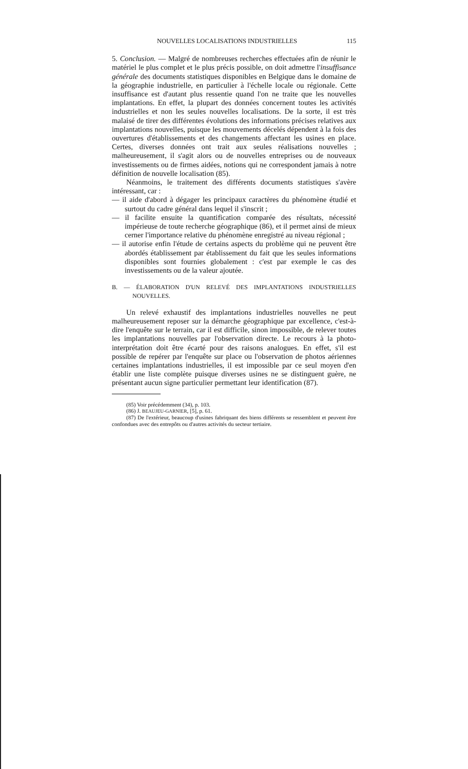NOUVELLES LOCALISATIONS INDUSTRIELLES 115
5. Conclusion. — Malgré de nombreuses recherches effectuées afin de réunir le matériel le plus complet et le plus précis possible, on doit admettre l'insuffisance générale des documents statistiques disponibles en Belgique dans le domaine de la géographie industrielle, en particulier à l'échelle locale ou régionale. Cette insuffisance est d'autant plus ressentie quand l'on ne traite que les nouvelles implantations. En effet, la plupart des données concernent toutes les activités industrielles et non les seules nouvelles localisations. De la sorte, il est très malaisé de tirer des différentes évolutions des informations précises relatives aux implantations nouvelles, puisque les mouvements décelés dépendent à la fois des ouvertures d'établissements et des changements affectant les usines en place. Certes, diverses données ont trait aux seules réalisations nouvelles ; malheureusement, il s'agit alors ou de nouvelles entreprises ou de nouveaux investissements ou de firmes aidées, notions qui ne correspondent jamais à notre définition de nouvelle localisation (85).
Néanmoins, le traitement des différents documents statistiques s'avère intéressant, car :
— il aide d'abord à dégager les principaux caractères du phénomène étudié et surtout du cadre général dans lequel il s'inscrit ;
— il facilite ensuite la quantification comparée des résultats, nécessité impérieuse de toute recherche géographique (86), et il permet ainsi de mieux cerner l'importance relative du phénomène enregistré au niveau régional ;
— il autorise enfin l'étude de certains aspects du problème qui ne peuvent être abordés établissement par établissement du fait que les seules informations disponibles sont fournies globalement : c'est par exemple le cas des investissements ou de la valeur ajoutée.
B. — ÉLABORATION D'UN RELEVÉ DES IMPLANTATIONS INDUSTRIELLES NOUVELLES.
Un relevé exhaustif des implantations industrielles nouvelles ne peut malheureusement reposer sur la démarche géographique par excellence, c'est-à-dire l'enquête sur le terrain, car il est difficile, sinon impossible, de relever toutes les implantations nouvelles par l'observation directe. Le recours à la photo-interprétation doit être écarté pour des raisons analogues. En effet, s'il est possible de repérer par l'enquête sur place ou l'observation de photos aériennes certaines implantations industrielles, il est impossible par ce seul moyen d'en établir une liste complète puisque diverses usines ne se distinguent guère, ne présentant aucun signe particulier permettant leur identification (87).
(85) Voir précédemment (34), p. 103.
(86) J. BEAUJEU-GARNIER, [5], p. 61.
(87) De l'extérieur, beaucoup d'usines fabriquant des biens différents se ressemblent et peuvent être confondues avec des entrepôts ou d'autres activités du secteur tertiaire.